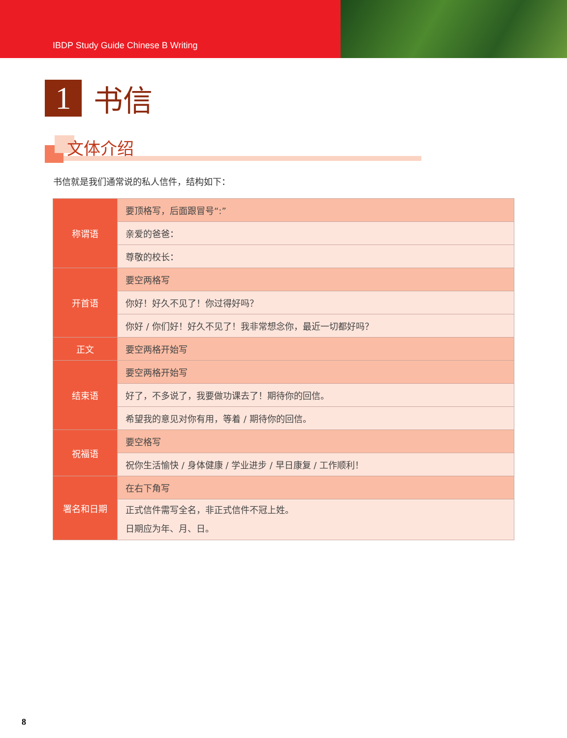IBDP Study Guide Chinese B Writing
1
书信
文体介绍
书信就是我们通常说的私人信件，结构如下：
| 称谓语 | 要顶格写，后面跟冒号“:” |
| | 亲爱的爸爸： |
| | 尊敬的校长： |
| 开首语 | 要空两格写 |
| | 你好！好久不见了！你过得好吗？ |
| | 你好 / 你们好！好久不见了！我非常想念你，最近一切都好吗？ |
| 正文 | 要空两格开始写 |
| 结束语 | 要空两格开始写 |
| | 好了，不多说了，我要做功课去了！期待你的回信。 |
| | 希望我的意见对你有用，等着 / 期待你的回信。 |
| 祝福语 | 要空格写 |
| | 祝你生活愉快 / 身体健康 / 学业进步 / 早日康复 / 工作顺利！ |
| 署名和日期 | 在右下角写 |
| | 正式信件需写全名，非正式信件不冠上姓。 日期应为年、月、日。 |
8